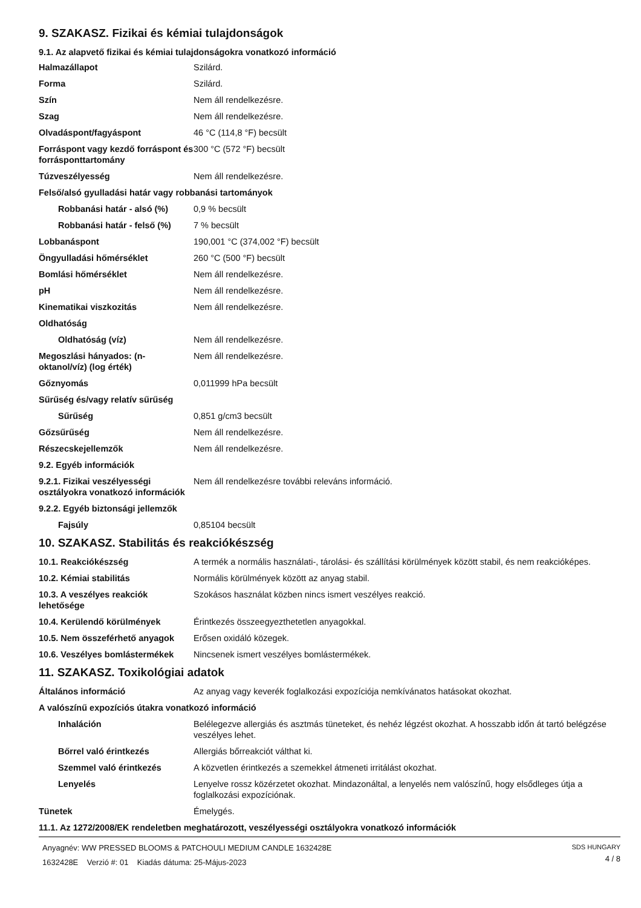9. SZAKASZ. Fizikai és kémiai tulajdonságok
9.1. Az alapvető fizikai és kémiai tulajdonságokra vonatkozó információ
| Halmazállapot | Szilárd. |
| Forma | Szilárd. |
| Szín | Nem áll rendelkezésre. |
| Szag | Nem áll rendelkezésre. |
| Olvadáspont/fagyáspont | 46 °C (114,8 °F) becsült |
| Forráspont vagy kezdő forráspont és forrásponttartomány | 300 °C (572 °F) becsült |
| Túzveszélyesség | Nem áll rendelkezésre. |
| Felső/alsó gyulladási határ vagy robbanási tartományok | |
| Robbanási határ - alsó (%) | 0,9 % becsült |
| Robbanási határ - felső (%) | 7 % becsült |
| Lobbanáspont | 190,001 °C (374,002 °F) becsült |
| Öngyulladási hőmérséklet | 260 °C (500 °F) becsült |
| Bomlási hőmérséklet | Nem áll rendelkezésre. |
| pH | Nem áll rendelkezésre. |
| Kinematikai viszkozitás | Nem áll rendelkezésre. |
| Oldhatóság | |
| Oldhatóság (víz) | Nem áll rendelkezésre. |
| Megoszlási hányados: (n-oktanol/víz) (log érték) | Nem áll rendelkezésre. |
| Gőznyomás | 0,011999 hPa becsült |
| Sűrűség és/vagy relatív sűrűség | |
| Sűrűség | 0,851 g/cm3 becsült |
| Gőzsűrűség | Nem áll rendelkezésre. |
| Részecskejellemzők | Nem áll rendelkezésre. |
| 9.2. Egyéb információk | |
| 9.2.1. Fizikai veszélyességi osztályokra vonatkozó információk | Nem áll rendelkezésre további releváns információ. |
| 9.2.2. Egyéb biztonsági jellemzők | |
| Fajsúly | 0,85104 becsült |
10. SZAKASZ. Stabilitás és reakciókészség
| 10.1. Reakciókészség | A termék a normális használati-, tárolási- és szállítási körülmények között stabil, és nem reakcióképes. |
| 10.2. Kémiai stabilitás | Normális körülmények között az anyag stabil. |
| 10.3. A veszélyes reakciók lehetősége | Szokásos használat közben nincs ismert veszélyes reakció. |
| 10.4. Kerülendő körülmények | Érintkezés összeegyezthetetlen anyagokkal. |
| 10.5. Nem összeférhető anyagok | Erősen oxidáló közegek. |
| 10.6. Veszélyes bomlástermékek | Nincsenek ismert veszélyes bomlástermékek. |
11. SZAKASZ. Toxikológiai adatok
| Általános információ | Az anyag vagy keverék foglalkozási expozíciója nemkívánatos hatásokat okozhat. |
| A valószínű expozíciós útakra vonatkozó információ | |
| Inhaláción | Belélegezve allergiás és asztmás tüneteket, és nehéz légzést okozhat. A hosszabb időn át tartó belégzése veszélyes lehet. |
| Bőrrel való érintkezés | Allergiás bőrreakciót válthat ki. |
| Szemmel való érintkezés | A közvetlen érintkezés a szemekkel átmeneti irritálást okozhat. |
| Lenyelés | Lenyelve rossz közérzetet okozhat. Mindazonáltal, a lenyelés nem valószínű, hogy elsődleges útja a foglalkozási expozíciónak. |
| Tünetek | Émelygés. |
11.1. Az 1272/2008/EK rendeletben meghatározott, veszélyességi osztályokra vonatkozó információk
Anyagnév: WW PRESSED BLOOMS & PATCHOULI MEDIUM CANDLE 1632428E
1632428E Verzió #: 01 Kiadás dátuma: 25-Május-2023
SDS HUNGARY
4 / 8